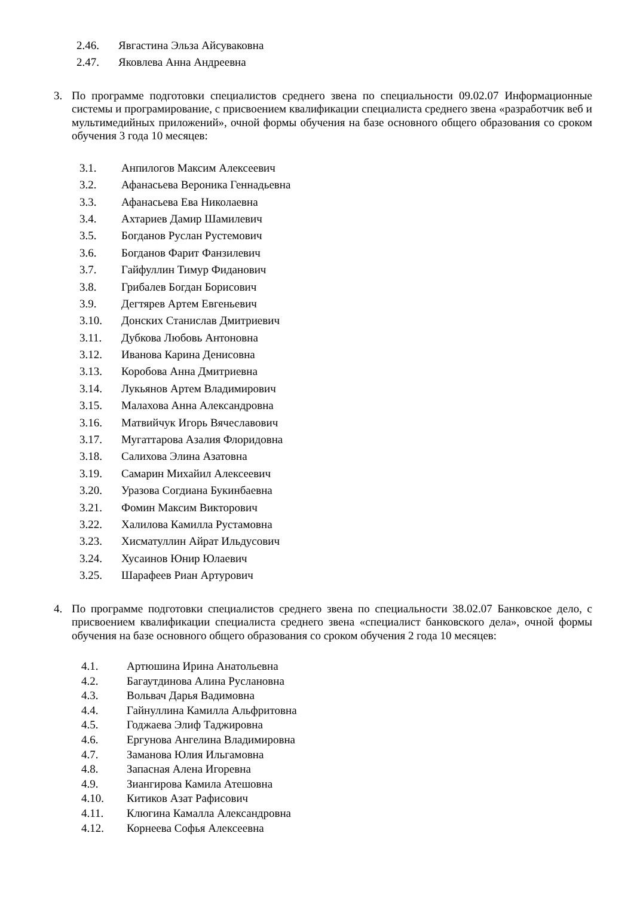2.46. Явгастина Эльза Айсуваковна
2.47. Яковлева Анна Андреевна
3. По программе подготовки специалистов среднего звена по специальности 09.02.07 Информационные системы и програмирование, с присвоением квалификации специалиста среднего звена «разработчик веб и мультимедийных приложений», очной формы обучения на базе основного общего образования со сроком обучения 3 года 10 месяцев:
3.1. Анпилогов Максим Алексеевич
3.2. Афанасьева Вероника Геннадьевна
3.3. Афанасьева Ева Николаевна
3.4. Ахтариев Дамир Шамилевич
3.5. Богданов Руслан Рустемович
3.6. Богданов Фарит Фанзилевич
3.7. Гайфуллин Тимур Фиданович
3.8. Грибалев Богдан Борисович
3.9. Дегтярев Артем Евгеньевич
3.10. Донских Станислав Дмитриевич
3.11. Дубкова Любовь Антоновна
3.12. Иванова Карина Денисовна
3.13. Коробова Анна Дмитриевна
3.14. Лукьянов Артем Владимирович
3.15. Малахова Анна Александровна
3.16. Матвийчук Игорь Вячеславович
3.17. Мугаттарова Азалия Флоридовна
3.18. Салихова Элина Азатовна
3.19. Самарин Михайил Алексеевич
3.20. Уразова Согдиана Букинбаевна
3.21. Фомин Максим Викторович
3.22. Халилова Камилла Рустамовна
3.23. Хисматуллин Айрат Ильдусович
3.24. Хусаинов Юнир Юлаевич
3.25. Шарафеев Риан Артурович
4. По программе подготовки специалистов среднего звена по специальности 38.02.07 Банковское дело, с присвоением квалификации специалиста среднего звена «специалист банковского дела», очной формы обучения на базе основного общего образования со сроком обучения 2 года 10 месяцев:
4.1. Артюшина Ирина Анатольевна
4.2. Багаутдинова Алина Руслановна
4.3. Вольвач Дарья Вадимовна
4.4. Гайнуллина Камилла Альфритовна
4.5. Годжаева Элиф Таджировна
4.6. Ергунова Ангелина Владимировна
4.7. Заманова Юлия Ильгамовна
4.8. Запасная Алена Игоревна
4.9. Зиангирова Камила Атешовна
4.10. Китиков Азат Рафисович
4.11. Клюгина Камалла Александровна
4.12. Корнеева Софья Алексеевна